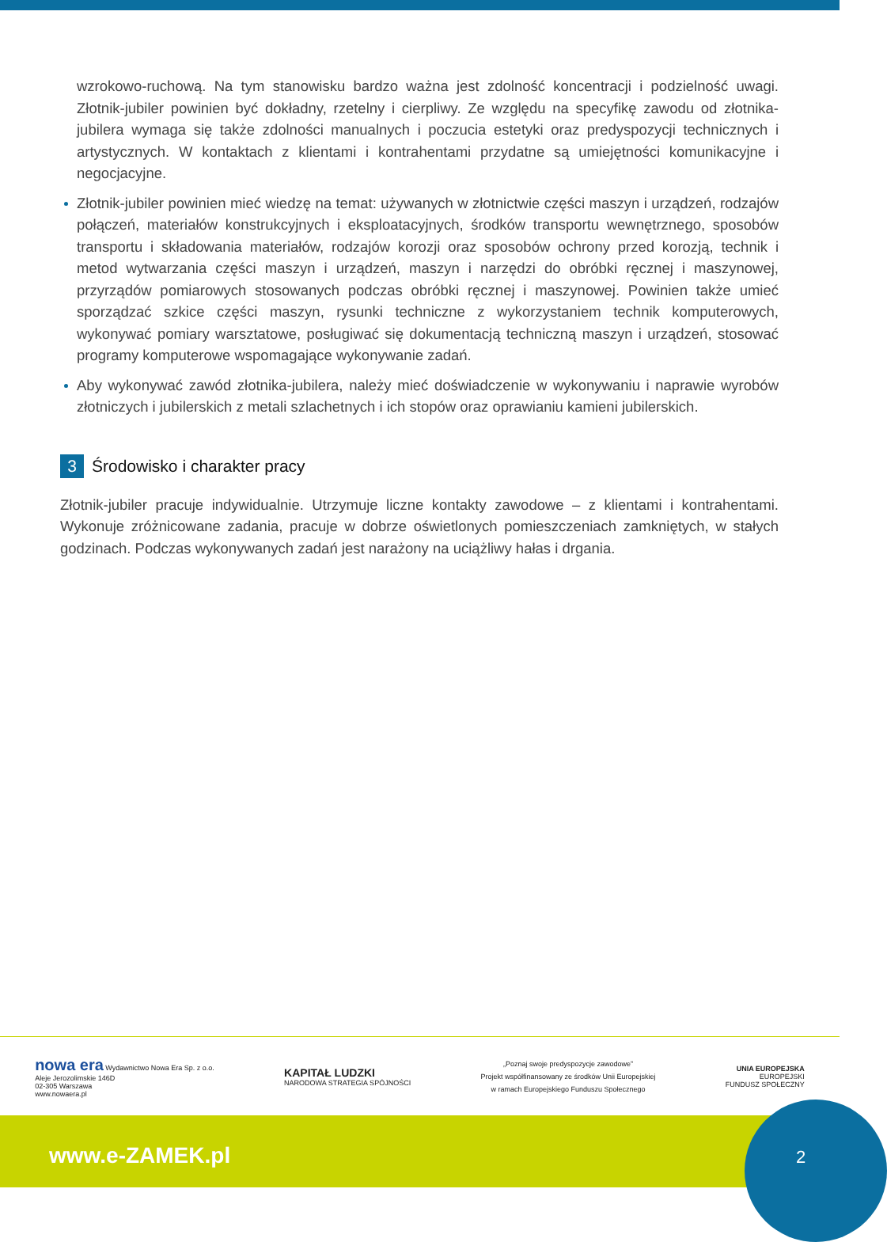wzrokowo-ruchową. Na tym stanowisku bardzo ważna jest zdolność koncentracji i podzielność uwagi. Złotnik-jubiler powinien być dokładny, rzetelny i cierpliwy. Ze względu na specyfikę zawodu od złotnika-jubilera wymaga się także zdolności manualnych i poczucia estetyki oraz predyspozycji technicznych i artystycznych. W kontaktach z klientami i kontrahentami przydatne są umiejętności komunikacyjne i negocjacyjne.
Złotnik-jubiler powinien mieć wiedzę na temat: używanych w złotnictwie części maszyn i urządzeń, rodzajów połączeń, materiałów konstrukcyjnych i eksploatacyjnych, środków transportu wewnętrznego, sposobów transportu i składowania materiałów, rodzajów korozji oraz sposobów ochrony przed korozją, technik i metod wytwarzania części maszyn i urządzeń, maszyn i narzędzi do obróbki ręcznej i maszynowej, przyrządów pomiarowych stosowanych podczas obróbki ręcznej i maszynowej. Powinien także umieć sporządzać szkice części maszyn, rysunki techniczne z wykorzystaniem technik komputerowych, wykonywać pomiary warsztatowe, posługiwać się dokumentacją techniczną maszyn i urządzeń, stosować programy komputerowe wspomagające wykonywanie zadań.
Aby wykonywać zawód złotnika-jubilera, należy mieć doświadczenie w wykonywaniu i naprawie wyrobów złotniczych i jubilerskich z metali szlachetnych i ich stopów oraz oprawianiu kamieni jubilerskich.
3 Środowisko i charakter pracy
Złotnik-jubiler pracuje indywidualnie. Utrzymuje liczne kontakty zawodowe – z klientami i kontrahentami. Wykonuje zróżnicowane zadania, pracuje w dobrze oświetlonych pomieszczeniach zamkniętych, w stałych godzinach. Podczas wykonywanych zadań jest narażony na uciążliwy hałas i drgania.
nowa era Wydawnictwo Nowa Era Sp. z o.o.
Aleje Jerozolimskie 146D
02-305 Warszawa
www.nowaera.pl
KAPITAŁ LUDZKI
NARODOWA STRATEGIA SPÓJNOŚCI
„Poznaj swoje predyspozycje zawodowe”
Projekt współfinansowany ze środków Unii Europejskiej
w ramach Europejskiego Funduszu Społecznego
UNIA EUROPEJSKA
EUROPEJSKI
FUNDUSZ SPOŁECZNY
www.e-ZAMEK.pl
2